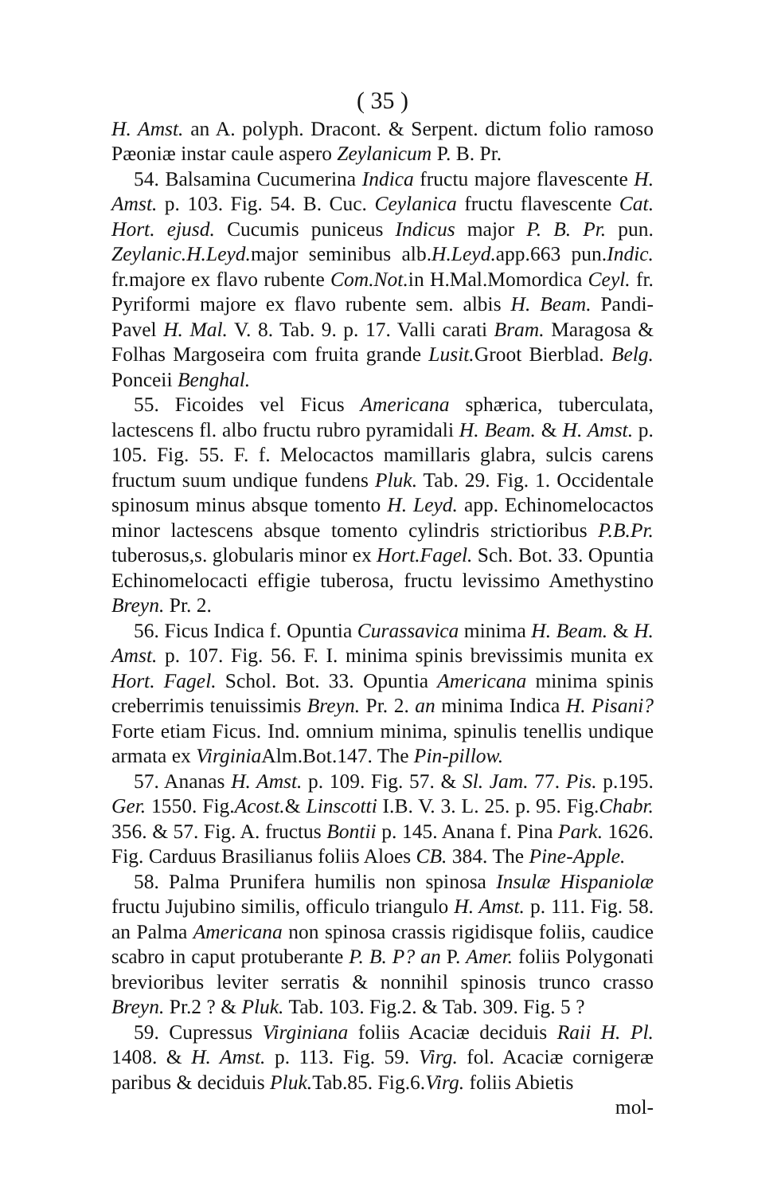( 35 )
H. Amst. an A. polyph. Dracont. & Serpent. dictum folio ramoso Pæoniæ instar caule aspero Zeylanicum P. B. Pr.
54. Balsamina Cucumerina Indica fructu majore flavescente H. Amst. p. 103. Fig. 54. B. Cuc. Ceylanica fructu flavescente Cat. Hort. ejusd. Cucumis puniceus Indicus major P. B. Pr. pun. Zeylanic.H.Leyd. major seminibus alb.H.Leyd. app.663 pun.Indic. fr.majore ex flavo rubente Com.Not. in H.Mal.Momordica Ceyl. fr. Pyriformi majore ex flavo rubente sem. albis H. Beam. Pandi-Pavel H. Mal. V. 8. Tab. 9. p. 17. Valli carati Bram. Maragosa & Folhas Margoseira com fruita grande Lusit. Groot Bierblad. Belg. Ponceii Benghal.
55. Ficoides vel Ficus Americana sphærica, tuberculata, lactescens fl. albo fructu rubro pyramidali H. Beam. & H. Amst. p. 105. Fig. 55. F. f. Melocactos mamillaris glabra, sulcis carens fructum suum undique fundens Pluk. Tab. 29. Fig. 1. Occidentale spinosum minus absque tomento H. Leyd. app. Echinomelocactos minor lactescens absque tomento cylindris strictioribus P.B.Pr. tuberosus,s. globularis minor ex Hort.Fagel. Sch. Bot. 33. Opuntia Echinomelocacti effigie tuberosa, fructu levissimo Amethystino Breyn. Pr. 2.
56. Ficus Indica f. Opuntia Curassavica minima H. Beam. & H. Amst. p. 107. Fig. 56. F. I. minima spinis brevissimis munita ex Hort. Fagel. Schol. Bot. 33. Opuntia Americana minima spinis creberrimis tenuissimis Breyn. Pr. 2. an minima Indica H. Pisani? Forte etiam Ficus. Ind. omnium minima, spinulis tenellis undique armata ex Virginia Alm.Bot.147. The Pin-pillow.
57. Ananas H. Amst. p. 109. Fig. 57. & Sl. Jam. 77. Pis. p.195. Ger. 1550. Fig.Acost.& Linscotti I.B. V. 3. L. 25. p. 95. Fig.Chabr. 356. & 57. Fig. A. fructus Bontii p. 145. Anana f. Pina Park. 1626. Fig. Carduus Brasilianus foliis Aloes CB. 384. The Pine-Apple.
58. Palma Prunifera humilis non spinosa Insulæ Hispaniolæ fructu Jujubino similis, officulo triangulo H. Amst. p. 111. Fig. 58. an Palma Americana non spinosa crassis rigidisque foliis, caudice scabro in caput protuberante P. B. P? an P. Amer. foliis Polygonati brevioribus leviter serratis & nonnihil spinosis trunco crasso Breyn. Pr.2 ? & Pluk. Tab. 103. Fig.2. & Tab. 309. Fig. 5 ?
59. Cupressus Virginiana foliis Acaciæ deciduis Raii H. Pl. 1408. & H. Amst. p. 113. Fig. 59. Virg. fol. Acaciæ cornigeræ paribus & deciduis Pluk. Tab.85. Fig.6.Virg. foliis Abietis
mol-